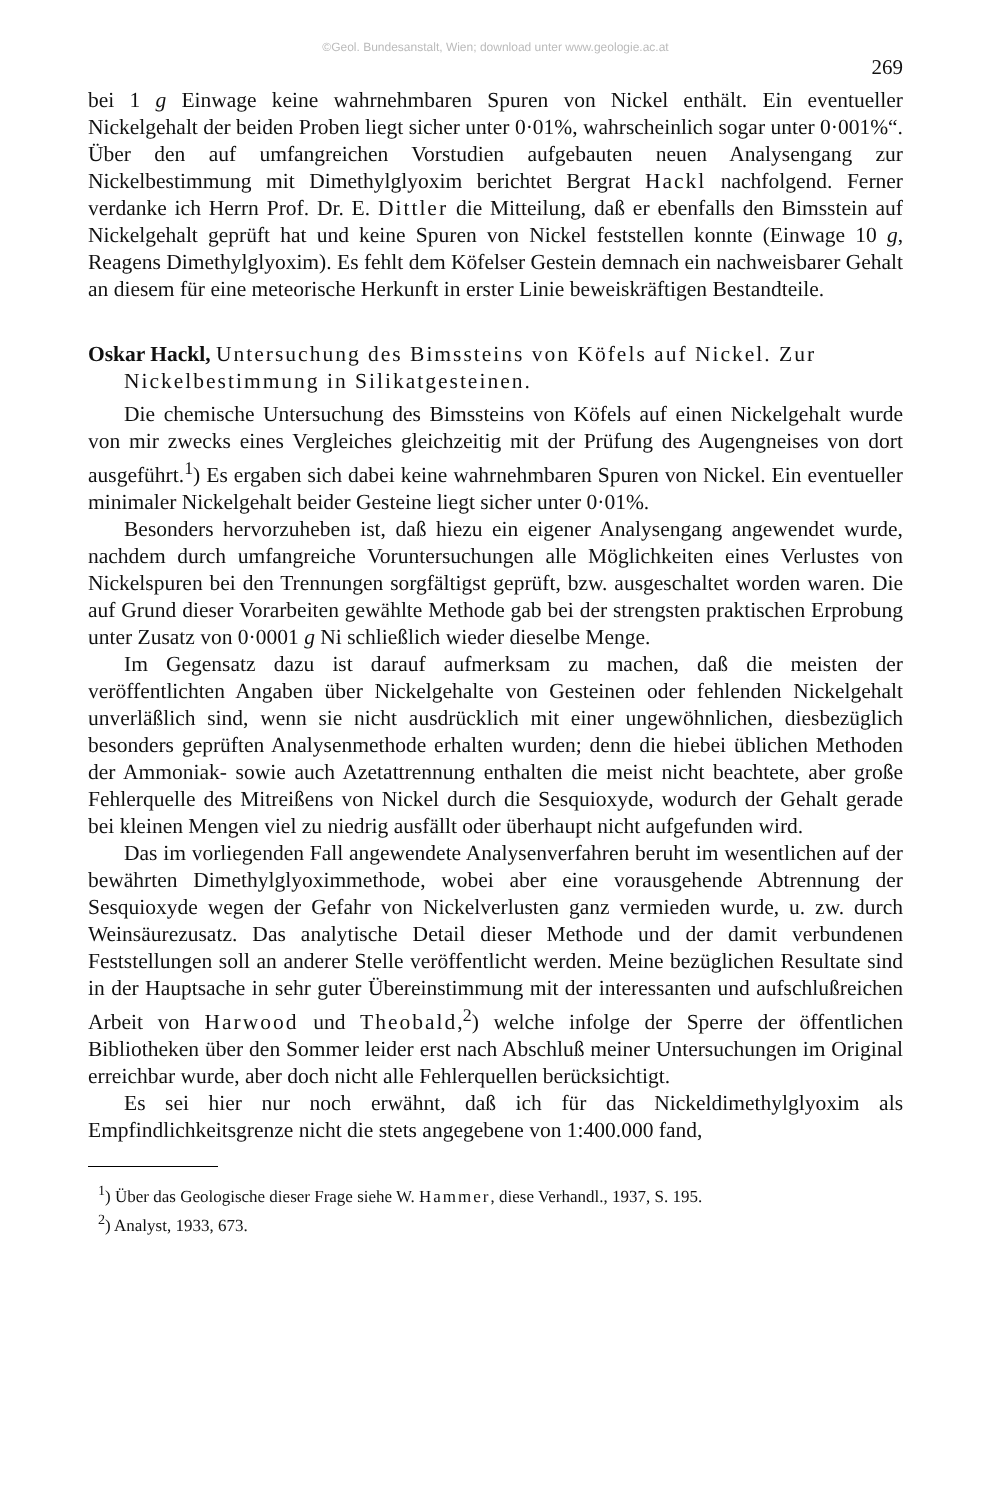©Geol. Bundesanstalt, Wien; download unter www.geologie.ac.at
269
bei 1 g Einwage keine wahrnehmbaren Spuren von Nickel enthält. Ein eventueller Nickelgehalt der beiden Proben liegt sicher unter 0·01%, wahrscheinlich sogar unter 0·001%“. Über den auf umfangreichen Vorstudien aufgebauten neuen Analysengang zur Nickelbestimmung mit Dimethylglyoxim berichtet Bergrat Hackl nachfolgend. Ferner verdanke ich Herrn Prof. Dr. E. Dittler die Mitteilung, daß er ebenfalls den Bimsstein auf Nickelgehalt geprüft hat und keine Spuren von Nickel feststellen konnte (Einwage 10 g, Reagens Dimethylglyoxim). Es fehlt dem Köfelser Gestein demnach ein nachweisbarer Gehalt an diesem für eine meteorische Herkunft in erster Linie beweiskräftigen Bestandteile.
Oskar Hackl, Untersuchung des Bimssteins von Köfels auf Nickel. Zur Nickelbestimmung in Silikatgesteinen.
Die chemische Untersuchung des Bimssteins von Köfels auf einen Nickelgehalt wurde von mir zwecks eines Vergleiches gleichzeitig mit der Prüfung des Augengneises von dort ausgeführt.<sup>1</sup>) Es ergaben sich dabei keine wahrnehmbaren Spuren von Nickel. Ein eventueller minimaler Nickelgehalt beider Gesteine liegt sicher unter 0·01%.
Besonders hervorzuheben ist, daß hiezu ein eigener Analysengang angewendet wurde, nachdem durch umfangreiche Voruntersuchungen alle Möglichkeiten eines Verlustes von Nickelspuren bei den Trennungen sorgfältigst geprüft, bzw. ausgeschaltet worden waren. Die auf Grund dieser Vorarbeiten gewählte Methode gab bei der strengsten praktischen Erprobung unter Zusatz von 0·0001 g Ni schließlich wieder dieselbe Menge.
Im Gegensatz dazu ist darauf aufmerksam zu machen, daß die meisten der veröffentlichten Angaben über Nickelgehalte von Gesteinen oder fehlenden Nickelgehalt unverläßlich sind, wenn sie nicht ausdrücklich mit einer ungewöhnlichen, diesbezüglich besonders geprüften Analysenmethode erhalten wurden; denn die hiebei üblichen Methoden der Ammoniak- sowie auch Azetattrennung enthalten die meist nicht beachtete, aber große Fehlerquelle des Mitreißens von Nickel durch die Sesquioxyde, wodurch der Gehalt gerade bei kleinen Mengen viel zu niedrig ausfällt oder überhaupt nicht aufgefunden wird.
Das im vorliegenden Fall angewendete Analysenverfahren beruht im wesentlichen auf der bewährten Dimethylglyoximmethode, wobei aber eine vorausgehende Abtrennung der Sesquioxyde wegen der Gefahr von Nickelverlusten ganz vermieden wurde, u. zw. durch Weinsäurezusatz. Das analytische Detail dieser Methode und der damit verbundenen Feststellungen soll an anderer Stelle veröffentlicht werden. Meine bezüglichen Resultate sind in der Hauptsache in sehr guter Übereinstimmung mit der interessanten und aufschlußreichen Arbeit von Harwood und Theobald,<sup>2</sup>) welche infolge der Sperre der öffentlichen Bibliotheken über den Sommer leider erst nach Abschluß meiner Untersuchungen im Original erreichbar wurde, aber doch nicht alle Fehlerquellen berücksichtigt.
Es sei hier nur noch erwähnt, daß ich für das Nickeldimethylglyoxim als Empfindlichkeitsgrenze nicht die stets angegebene von 1:400.000 fand,
<sup>1</sup>) Über das Geologische dieser Frage siehe W. Hammer, diese Verhandl., 1937, S. 195.
<sup>2</sup>) Analyst, 1933, 673.